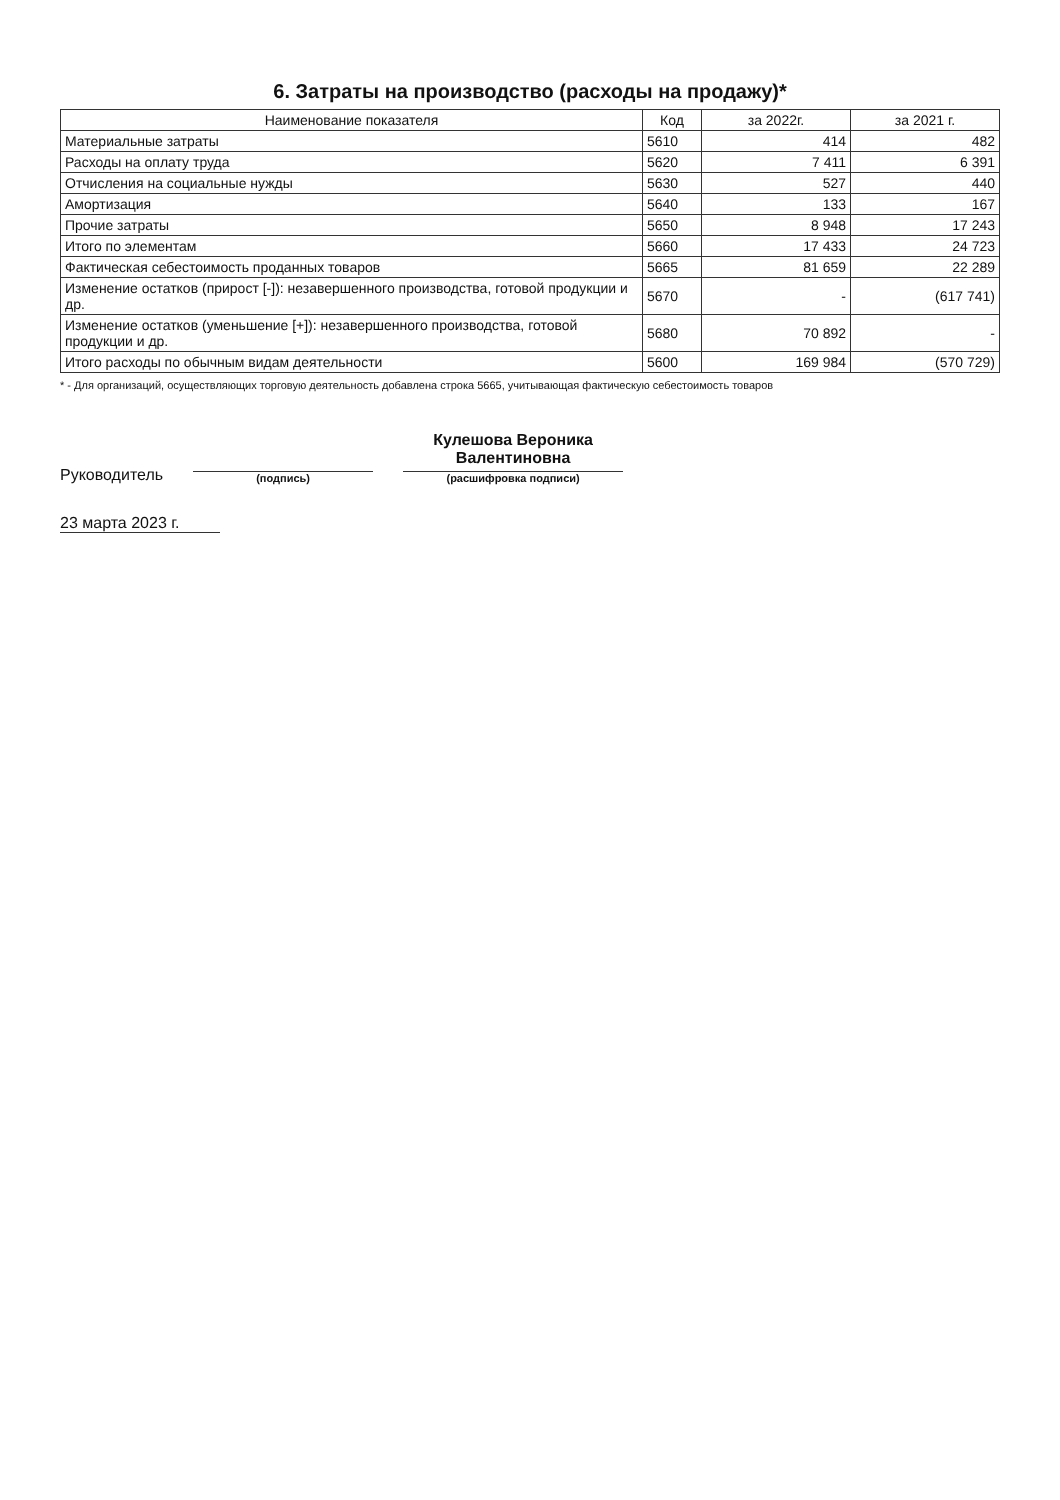6. Затраты на производство (расходы на продажу)*
| Наименование показателя | Код | за 2022г. | за 2021 г. |
| --- | --- | --- | --- |
| Материальные затраты | 5610 | 414 | 482 |
| Расходы на оплату труда | 5620 | 7 411 | 6 391 |
| Отчисления на социальные нужды | 5630 | 527 | 440 |
| Амортизация | 5640 | 133 | 167 |
| Прочие затраты | 5650 | 8 948 | 17 243 |
| Итого по элементам | 5660 | 17 433 | 24 723 |
| Фактическая себестоимость проданных товаров | 5665 | 81 659 | 22 289 |
| Изменение остатков (прирост [-]): незавершенного производства, готовой продукции и др. | 5670 | - | (617 741) |
| Изменение остатков (уменьшение [+]): незавершенного производства, готовой продукции и др. | 5680 | 70 892 | - |
| Итого расходы по обычным видам деятельности | 5600 | 169 984 | (570 729) |
* - Для организаций, осуществляющих торговую деятельность добавлена строка 5665, учитывающая фактическую себестоимость товаров
Руководитель
(подпись)
Кулешова Вероника
Валентиновна
(расшифровка подписи)
23 марта 2023 г.